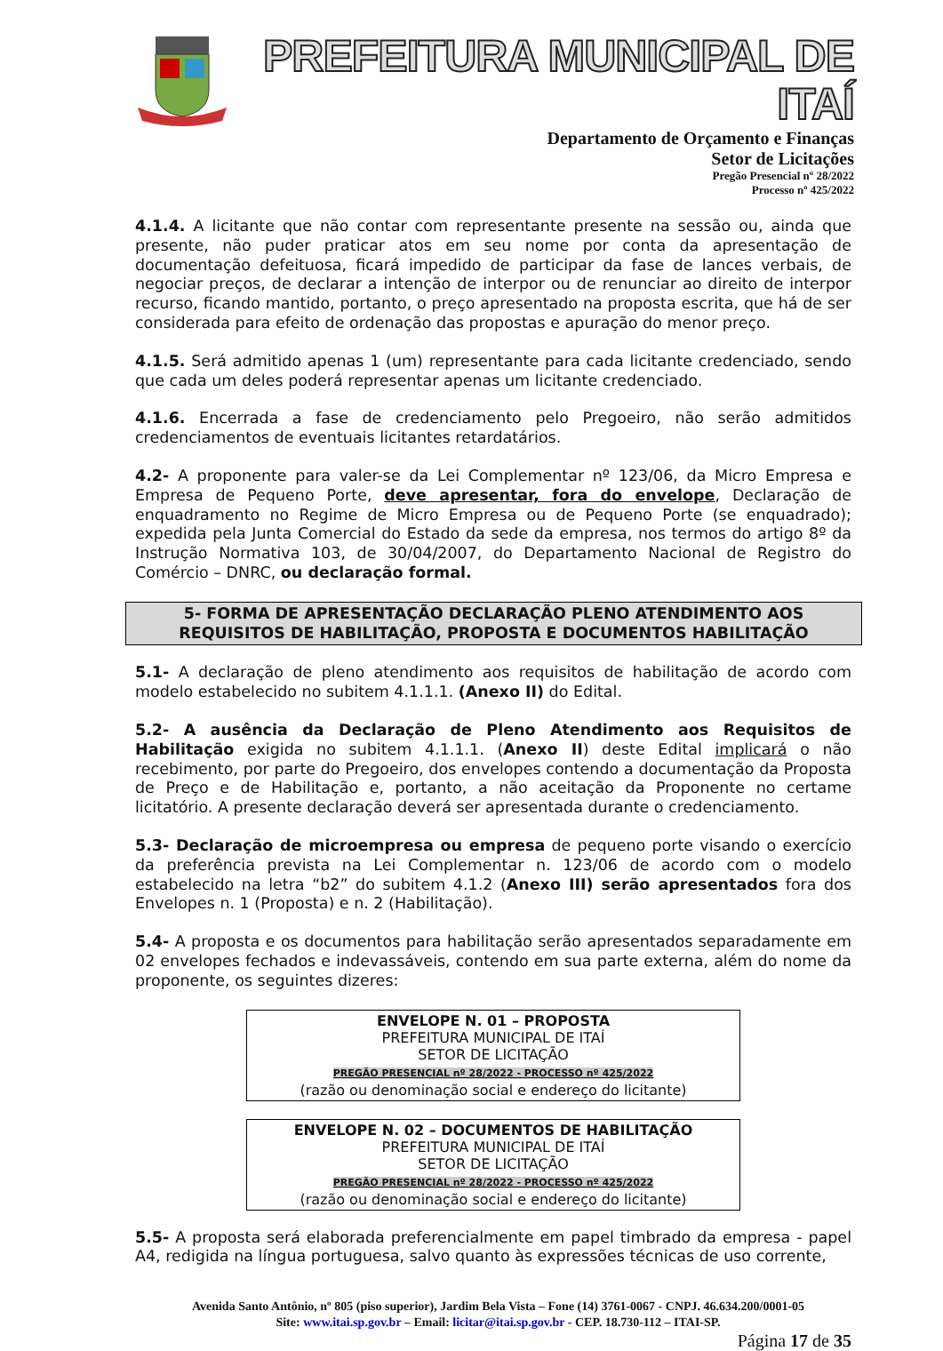PREFEITURA MUNICIPAL DE ITAÍ
Departamento de Orçamento e Finanças
Setor de Licitações
Pregão Presencial nº 28/2022
Processo nº 425/2022
4.1.4. A licitante que não contar com representante presente na sessão ou, ainda que presente, não puder praticar atos em seu nome por conta da apresentação de documentação defeituosa, ficará impedido de participar da fase de lances verbais, de negociar preços, de declarar a intenção de interpor ou de renunciar ao direito de interpor recurso, ficando mantido, portanto, o preço apresentado na proposta escrita, que há de ser considerada para efeito de ordenação das propostas e apuração do menor preço.
4.1.5. Será admitido apenas 1 (um) representante para cada licitante credenciado, sendo que cada um deles poderá representar apenas um licitante credenciado.
4.1.6. Encerrada a fase de credenciamento pelo Pregoeiro, não serão admitidos credenciamentos de eventuais licitantes retardatários.
4.2- A proponente para valer-se da Lei Complementar nº 123/06, da Micro Empresa e Empresa de Pequeno Porte, deve apresentar, fora do envelope, Declaração de enquadramento no Regime de Micro Empresa ou de Pequeno Porte (se enquadrado); expedida pela Junta Comercial do Estado da sede da empresa, nos termos do artigo 8º da Instrução Normativa 103, de 30/04/2007, do Departamento Nacional de Registro do Comércio – DNRC, ou declaração formal.
5- FORMA DE APRESENTAÇÃO DECLARAÇÃO PLENO ATENDIMENTO AOS
REQUISITOS DE HABILITAÇÃO, PROPOSTA E DOCUMENTOS HABILITAÇÃO
5.1- A declaração de pleno atendimento aos requisitos de habilitação de acordo com modelo estabelecido no subitem 4.1.1.1. (Anexo II) do Edital.
5.2- A ausência da Declaração de Pleno Atendimento aos Requisitos de Habilitação exigida no subitem 4.1.1.1. (Anexo II) deste Edital implicará o não recebimento, por parte do Pregoeiro, dos envelopes contendo a documentação da Proposta de Preço e de Habilitação e, portanto, a não aceitação da Proponente no certame licitatório. A presente declaração deverá ser apresentada durante o credenciamento.
5.3- Declaração de microempresa ou empresa de pequeno porte visando o exercício da preferência prevista na Lei Complementar n. 123/06 de acordo com o modelo estabelecido na letra “b2” do subitem 4.1.2 (Anexo III) serão apresentados fora dos Envelopes n. 1 (Proposta) e n. 2 (Habilitação).
5.4- A proposta e os documentos para habilitação serão apresentados separadamente em 02 envelopes fechados e indevassáveis, contendo em sua parte externa, além do nome da proponente, os seguintes dizeres:
ENVELOPE N. 01 – PROPOSTA
PREFEITURA MUNICIPAL DE ITAÍ
SETOR DE LICITAÇÃO
PREGÃO PRESENCIAL nº 28/2022 - PROCESSO nº 425/2022
(razão ou denominação social e endereço do licitante)
ENVELOPE N. 02 – DOCUMENTOS DE HABILITAÇÃO
PREFEITURA MUNICIPAL DE ITAÍ
SETOR DE LICITAÇÃO
PREGÃO PRESENCIAL nº 28/2022 - PROCESSO nº 425/2022
(razão ou denominação social e endereço do licitante)
5.5- A proposta será elaborada preferencialmente em papel timbrado da empresa - papel A4, redigida na língua portuguesa, salvo quanto às expressões técnicas de uso corrente,
Avenida Santo Antônio, nº 805 (piso superior), Jardim Bela Vista – Fone (14) 3761-0067 - CNPJ. 46.634.200/0001-05
Site: www.itai.sp.gov.br – Email: licitar@itai.sp.gov.br - CEP. 18.730-112 – ITAI-SP.
Página 17 de 35